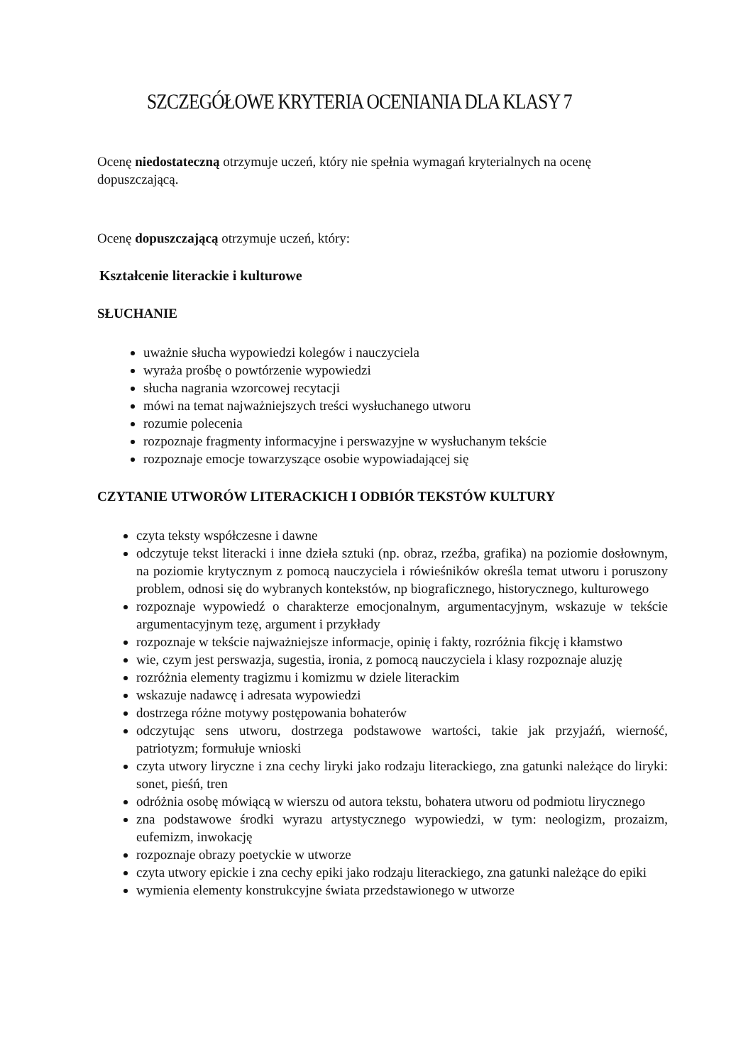SZCZEGÓŁOWE KRYTERIA OCENIANIA DLA KLASY 7
Ocenę niedostateczną otrzymuje uczeń, który nie spełnia wymagań kryterialnych na ocenę dopuszczającą.
Ocenę dopuszczającą otrzymuje uczeń, który:
Kształcenie literackie i kulturowe
SŁUCHANIE
uważnie słucha wypowiedzi kolegów i nauczyciela
wyraża prośbę o powtórzenie wypowiedzi
słucha nagrania wzorcowej recytacji
mówi na temat najważniejszych treści wysłuchanego utworu
rozumie polecenia
rozpoznaje fragmenty informacyjne i perswazyjne w wysłuchanym tekście
rozpoznaje emocje towarzyszące osobie wypowiadającej się
CZYTANIE UTWORÓW LITERACKICH I ODBIÓR TEKSTÓW KULTURY
czyta teksty współczesne i dawne
odczytuje tekst literacki i inne dzieła sztuki (np. obraz, rzeźba, grafika) na poziomie dosłownym, na poziomie krytycznym z pomocą nauczyciela i rówieśników określa temat utworu i poruszony problem, odnosi się do wybranych kontekstów, np biograficznego, historycznego, kulturowego
rozpoznaje wypowiedź o charakterze emocjonalnym, argumentacyjnym, wskazuje w tekście argumentacyjnym tezę, argument i przykłady
rozpoznaje w tekście najważniejsze informacje, opinię i fakty, rozróżnia fikcję i kłamstwo
wie, czym jest perswazja, sugestia, ironia, z pomocą nauczyciela i klasy rozpoznaje aluzję
rozróżnia elementy tragizmu i komizmu w dziele literackim
wskazuje nadawcę i adresata wypowiedzi
dostrzega różne motywy postępowania bohaterów
odczytując sens utworu, dostrzega podstawowe wartości, takie jak przyjaźń, wierność, patriotyzm; formułuje wnioski
czyta utwory liryczne i zna cechy liryki jako rodzaju literackiego, zna gatunki należące do liryki: sonet, pieśń, tren
odróżnia osobę mówiącą w wierszu od autora tekstu, bohatera utworu od podmiotu lirycznego
zna podstawowe środki wyrazu artystycznego wypowiedzi, w tym: neologizm, prozaizm, eufemizm, inwokację
rozpoznaje obrazy poetyckie w utworze
czyta utwory epickie i zna cechy epiki jako rodzaju literackiego, zna gatunki należące do epiki
wymienia elementy konstrukcyjne świata przedstawionego w utworze